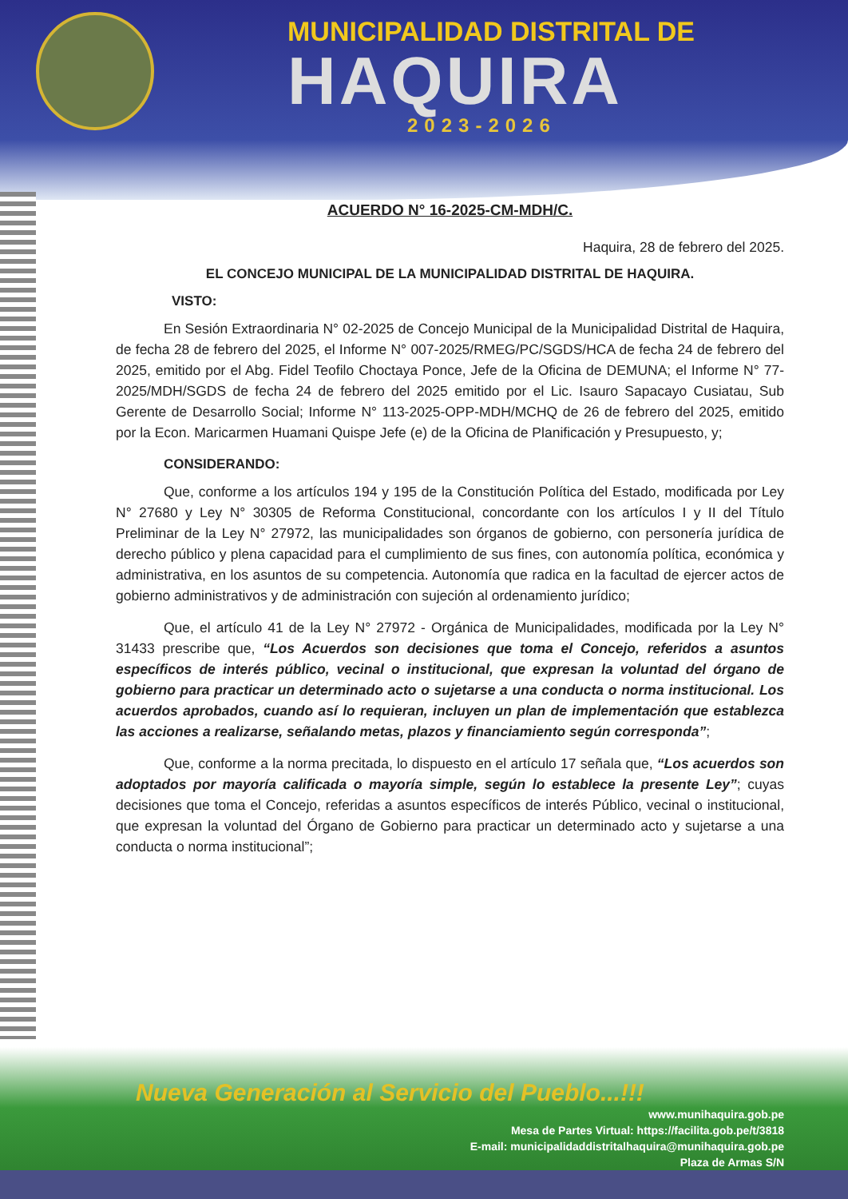MUNICIPALIDAD DISTRITAL DE
HAQUIRA
2023-2026
ACUERDO N° 16-2025-CM-MDH/C.
Haquira, 28 de febrero del 2025.
EL CONCEJO MUNICIPAL DE LA MUNICIPALIDAD DISTRITAL DE HAQUIRA.
VISTO:
En Sesión Extraordinaria N° 02-2025 de Concejo Municipal de la Municipalidad Distrital de Haquira, de fecha 28 de febrero del 2025, el Informe N° 007-2025/RMEG/PC/SGDS/HCA de fecha 24 de febrero del 2025, emitido por el Abg. Fidel Teofilo Choctaya Ponce, Jefe de la Oficina de DEMUNA; el Informe N° 77-2025/MDH/SGDS de fecha 24 de febrero del 2025 emitido por el Lic. Isauro Sapacayo Cusiatau, Sub Gerente de Desarrollo Social; Informe N° 113-2025-OPP-MDH/MCHQ de 26 de febrero del 2025, emitido por la Econ. Maricarmen Huamani Quispe Jefe (e) de la Oficina de Planificación y Presupuesto, y;
CONSIDERANDO:
Que, conforme a los artículos 194 y 195 de la Constitución Política del Estado, modificada por Ley N° 27680 y Ley N° 30305 de Reforma Constitucional, concordante con los artículos I y II del Título Preliminar de la Ley N° 27972, las municipalidades son órganos de gobierno, con personería jurídica de derecho público y plena capacidad para el cumplimiento de sus fines, con autonomía política, económica y administrativa, en los asuntos de su competencia. Autonomía que radica en la facultad de ejercer actos de gobierno administrativos y de administración con sujeción al ordenamiento jurídico;
Que, el artículo 41 de la Ley N° 27972 - Orgánica de Municipalidades, modificada por la Ley N° 31433 prescribe que, “Los Acuerdos son decisiones que toma el Concejo, referidos a asuntos específicos de interés público, vecinal o institucional, que expresan la voluntad del órgano de gobierno para practicar un determinado acto o sujetarse a una conducta o norma institucional. Los acuerdos aprobados, cuando así lo requieran, incluyen un plan de implementación que establezca las acciones a realizarse, señalando metas, plazos y financiamiento según corresponda”;
Que, conforme a la norma precitada, lo dispuesto en el artículo 17 señala que, “Los acuerdos son adoptados por mayoría calificada o mayoría simple, según lo establece la presente Ley”; cuyas decisiones que toma el Concejo, referidas a asuntos específicos de interés Público, vecinal o institucional, que expresan la voluntad del Órgano de Gobierno para practicar un determinado acto y sujetarse a una conducta o norma institucional”;
Nueva Generación al Servicio del Pueblo...!!!
www.munihaquira.gob.pe
Mesa de Partes Virtual: https://facilita.gob.pe/t/3818
E-mail: municipalidaddistritalhaquira@munihaquira.gob.pe
Plaza de Armas S/N